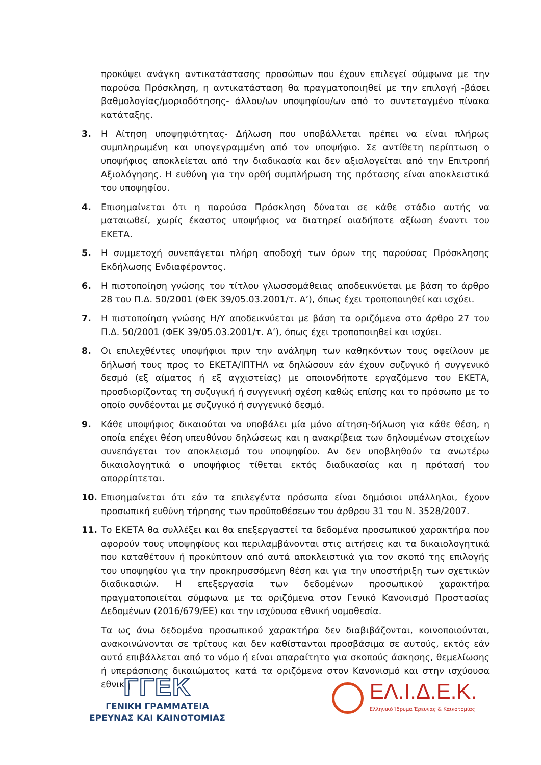προκύψει ανάγκη αντικατάστασης προσώπων που έχουν επιλεγεί σύμφωνα με την παρούσα Πρόσκληση, η αντικατάσταση θα πραγματοποιηθεί με την επιλογή -βάσει βαθμολογίας/μοριοδότησης- άλλου/ων υποψηφίου/ων από το συντεταγμένο πίνακα κατάταξης.
3. Η Αίτηση υποψηφιότητας- Δήλωση που υποβάλλεται πρέπει να είναι πλήρως συμπληρωμένη και υπογεγραμμένη από τον υποψήφιο. Σε αντίθετη περίπτωση ο υποψήφιος αποκλείεται από την διαδικασία και δεν αξιολογείται από την Επιτροπή Αξιολόγησης. Η ευθύνη για την ορθή συμπλήρωση της πρότασης είναι αποκλειστικά του υποψηφίου.
4. Επισημαίνεται ότι η παρούσα Πρόσκληση δύναται σε κάθε στάδιο αυτής να ματαιωθεί, χωρίς έκαστος υποψήφιος να διατηρεί οιαδήποτε αξίωση έναντι του ΕΚΕΤΑ.
5. Η συμμετοχή συνεπάγεται πλήρη αποδοχή των όρων της παρούσας Πρόσκλησης Εκδήλωσης Ενδιαφέροντος.
6. Η πιστοποίηση γνώσης του τίτλου γλωσσομάθειας αποδεικνύεται με βάση το άρθρο 28 του Π.Δ. 50/2001 (ΦΕΚ 39/05.03.2001/τ. Α’), όπως έχει τροποποιηθεί και ισχύει.
7. Η πιστοποίηση γνώσης Η/Υ αποδεικνύεται με βάση τα οριζόμενα στο άρθρο 27 του Π.Δ. 50/2001 (ΦΕΚ 39/05.03.2001/τ. Α’), όπως έχει τροποποιηθεί και ισχύει.
8. Οι επιλεχθέντες υποψήφιοι πριν την ανάληψη των καθηκόντων τους οφείλουν με δήλωσή τους προς το ΕΚΕΤΑ/ΙΠΤΗΛ να δηλώσουν εάν έχουν συζυγικό ή συγγενικό δεσμό (εξ αίματος ή εξ αγχιστείας) με οποιονδήποτε εργαζόμενο του ΕΚΕΤΑ, προσδιορίζοντας τη συζυγική ή συγγενική σχέση καθώς επίσης και το πρόσωπο με το οποίο συνδέονται με συζυγικό ή συγγενικό δεσμό.
9. Κάθε υποψήφιος δικαιούται να υποβάλει μία μόνο αίτηση-δήλωση για κάθε θέση, η οποία επέχει θέση υπευθύνου δηλώσεως και η ανακρίβεια των δηλουμένων στοιχείων συνεπάγεται τον αποκλεισμό του υποψηφίου. Αν δεν υποβληθούν τα ανωτέρω δικαιολογητικά ο υποψήφιος τίθεται εκτός διαδικασίας και η πρότασή του απορρίπτεται.
10. Επισημαίνεται ότι εάν τα επιλεγέντα πρόσωπα είναι δημόσιοι υπάλληλοι, έχουν προσωπική ευθύνη τήρησης των προϋποθέσεων του άρθρου 31 του Ν. 3528/2007.
11. Το ΕΚΕΤΑ θα συλλέξει και θα επεξεργαστεί τα δεδομένα προσωπικού χαρακτήρα που αφορούν τους υποψηφίους και περιλαμβάνονται στις αιτήσεις και τα δικαιολογητικά που καταθέτουν ή προκύπτουν από αυτά αποκλειστικά για τον σκοπό της επιλογής του υποψηφίου για την προκηρυσσόμενη θέση και για την υποστήριξη των σχετικών διαδικασιών. Η επεξεργασία των δεδομένων προσωπικού χαρακτήρα πραγματοποιείται σύμφωνα με τα οριζόμενα στον Γενικό Κανονισμό Προστασίας Δεδομένων (2016/679/ΕΕ) και την ισχύουσα εθνική νομοθεσία.
Τα ως άνω δεδομένα προσωπικού χαρακτήρα δεν διαβιβάζονται, κοινοποιούνται, ανακοινώνονται σε τρίτους και δεν καθίστανται προσβάσιμα σε αυτούς, εκτός εάν αυτό επιβάλλεται από το νόμο ή είναι απαραίτητο για σκοπούς άσκησης, θεμελίωσης ή υπεράσπισης δικαιώματος κατά τα οριζόμενα στον Κανονισμό και στην ισχύουσα εθνική
ΓΓΕΚ
ΓΕΝΙΚΗ ΓΡΑΜΜΑΤΕΙΑ
ΕΡΕΥΝΑΣ ΚΑΙ ΚΑΙΝΟΤΟΜΙΑΣ
ΕΛ.Ι.Δ.Ε.Κ.
Ελληνικό Ίδρυμα Έρευνας & Καινοτομίας